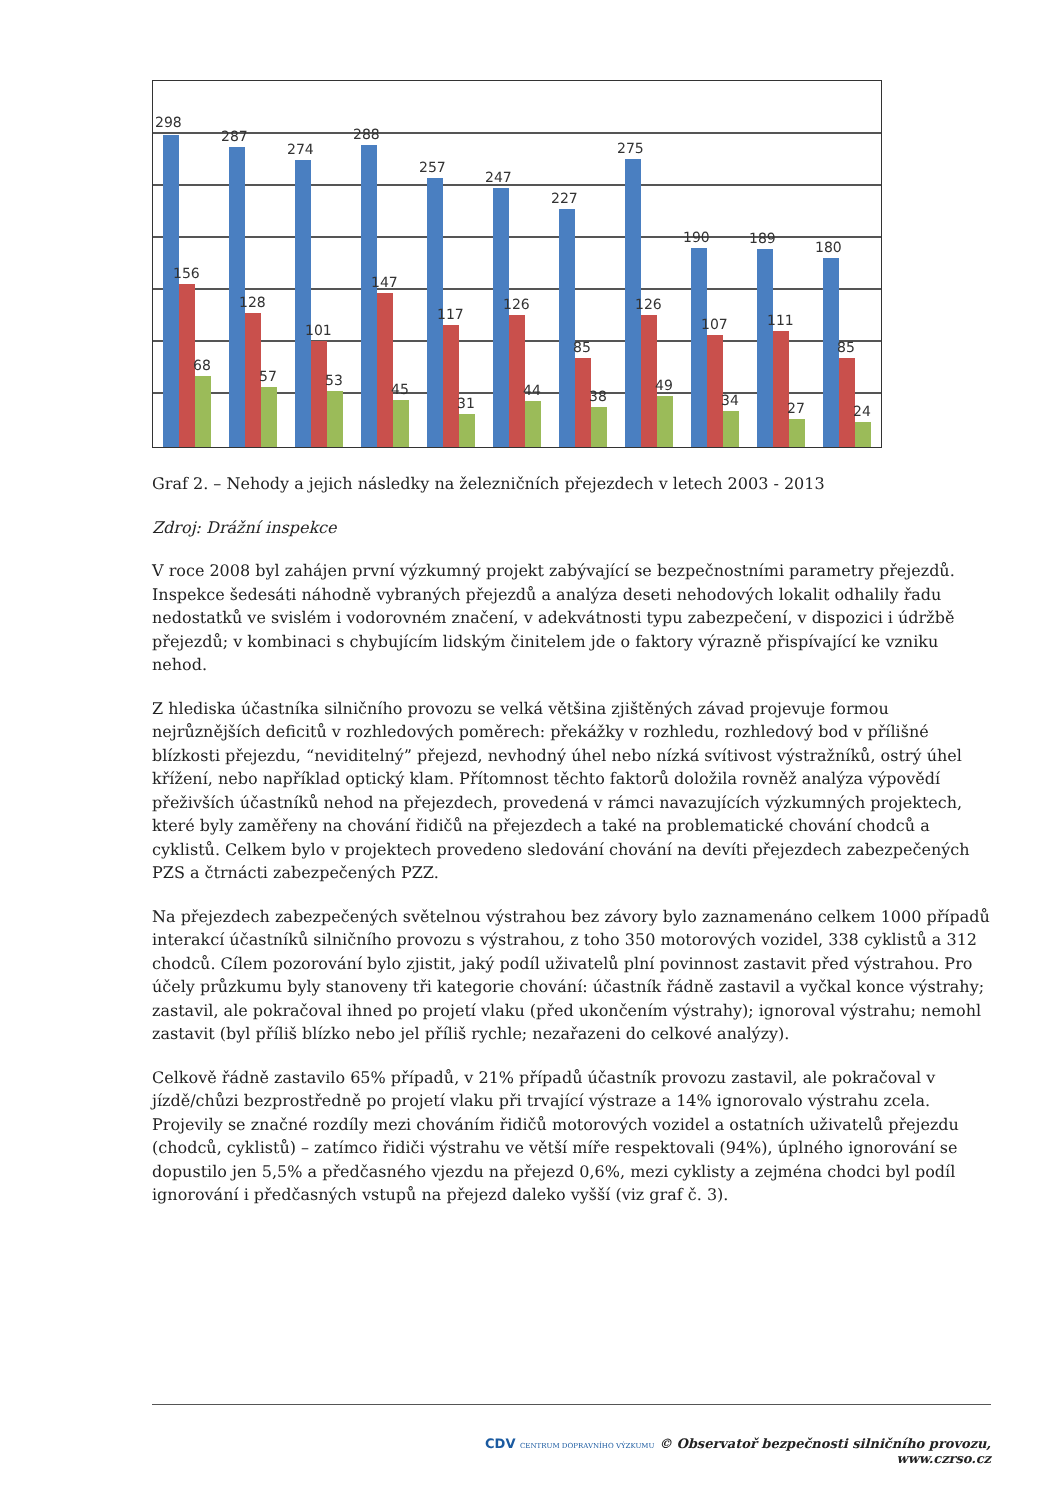298
156
68
287
128
57
274
101
53
288
147
45
257
117
31
247
126
44
227
85
38
275
126
49
190
107
34
189
111
27
180
85
24
Graf 2. – Nehody a jejich následky na železničních přejezdech v letech 2003 - 2013
Zdroj: Drážní inspekce
V roce 2008 byl zahájen první výzkumný projekt zabývající se bezpečnostními parametry přejezdů. Inspekce šedesáti náhodně vybraných přejezdů a analýza deseti nehodových lokalit odhalily řadu nedostatků ve svislém i vodorovném značení, v adekvátnosti typu zabezpečení, v dispozici i údržbě přejezdů; v kombinaci s chybujícím lidským činitelem jde o faktory výrazně přispívající ke vzniku nehod.
Z hlediska účastníka silničního provozu se velká většina zjištěných závad projevuje formou nejrůznějších deficitů v rozhledových poměrech: překážky v rozhledu, rozhledový bod v přílišné blízkosti přejezdu, “neviditelný” přejezd, nevhodný úhel nebo nízká svítivost výstražníků, ostrý úhel křížení, nebo například optický klam. Přítomnost těchto faktorů doložila rovněž analýza výpovědí přeživších účastníků nehod na přejezdech, provedená v rámci navazujících výzkumných projektech, které byly zaměřeny na chování řidičů na přejezdech a také na problematické chování chodců a cyklistů. Celkem bylo v projektech provedeno sledování chování na devíti přejezdech zabezpečených PZS a čtrnácti zabezpečených PZZ.
Na přejezdech zabezpečených světelnou výstrahou bez závory bylo zaznamenáno celkem 1000 případů interakcí účastníků silničního provozu s výstrahou, z toho 350 motorových vozidel, 338 cyklistů a 312 chodců. Cílem pozorování bylo zjistit, jaký podíl uživatelů plní povinnost zastavit před výstrahou. Pro účely průzkumu byly stanoveny tři kategorie chování: účastník řádně zastavil a vyčkal konce výstrahy; zastavil, ale pokračoval ihned po projetí vlaku (před ukončením výstrahy); ignoroval výstrahu; nemohl zastavit (byl příliš blízko nebo jel příliš rychle; nezařazeni do celkové analýzy).
Celkově řádně zastavilo 65% případů, v 21% případů účastník provozu zastavil, ale pokračoval v jízdě/chůzi bezprostředně po projetí vlaku při trvající výstraze a 14% ignorovalo výstrahu zcela. Projevily se značné rozdíly mezi chováním řidičů motorových vozidel a ostatních uživatelů přejezdu (chodců, cyklistů) – zatímco řidiči výstrahu ve větší míře respektovali (94%), úplného ignorování se dopustilo jen 5,5% a předčasného vjezdu na přejezd 0,6%, mezi cyklisty a zejména chodci byl podíl ignorování i předčasných vstupů na přejezd daleko vyšší (viz graf č. 3).
CDV CENTRUM DOPRAVNÍHO VÝZKUMU © Observatoř bezpečnosti silničního provozu, www.czrso.cz